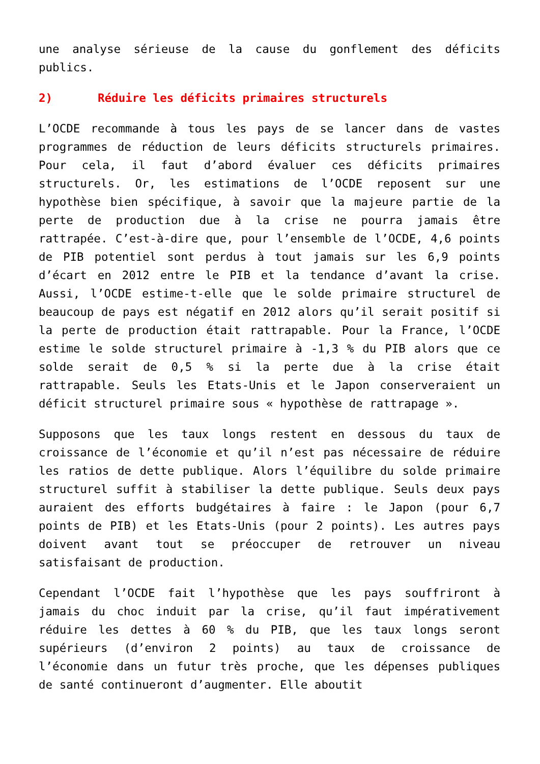une analyse sérieuse de la cause du gonflement des déficits publics.
2) Réduire les déficits primaires structurels
L’OCDE recommande à tous les pays de se lancer dans de vastes programmes de réduction de leurs déficits structurels primaires. Pour cela, il faut d’abord évaluer ces déficits primaires structurels. Or, les estimations de l’OCDE reposent sur une hypothèse bien spécifique, à savoir que la majeure partie de la perte de production due à la crise ne pourra jamais être rattrapée. C’est-à-dire que, pour l’ensemble de l’OCDE, 4,6 points de PIB potentiel sont perdus à tout jamais sur les 6,9 points d’écart en 2012 entre le PIB et la tendance d’avant la crise. Aussi, l’OCDE estime-t-elle que le solde primaire structurel de beaucoup de pays est négatif en 2012 alors qu’il serait positif si la perte de production était rattrapable. Pour la France, l’OCDE estime le solde structurel primaire à -1,3 % du PIB alors que ce solde serait de 0,5 % si la perte due à la crise était rattrapable. Seuls les Etats-Unis et le Japon conserveraient un déficit structurel primaire sous « hypothèse de rattrapage ».
Supposons que les taux longs restent en dessous du taux de croissance de l’économie et qu’il n’est pas nécessaire de réduire les ratios de dette publique. Alors l’équilibre du solde primaire structurel suffit à stabiliser la dette publique. Seuls deux pays auraient des efforts budgétaires à faire : le Japon (pour 6,7 points de PIB) et les Etats-Unis (pour 2 points). Les autres pays doivent avant tout se préoccuper de retrouver un niveau satisfaisant de production.
Cependant l’OCDE fait l’hypothèse que les pays souffriront à jamais du choc induit par la crise, qu’il faut impérativement réduire les dettes à 60 % du PIB, que les taux longs seront supérieurs (d’environ 2 points) au taux de croissance de l’économie dans un futur très proche, que les dépenses publiques de santé continueront d’augmenter. Elle aboutit